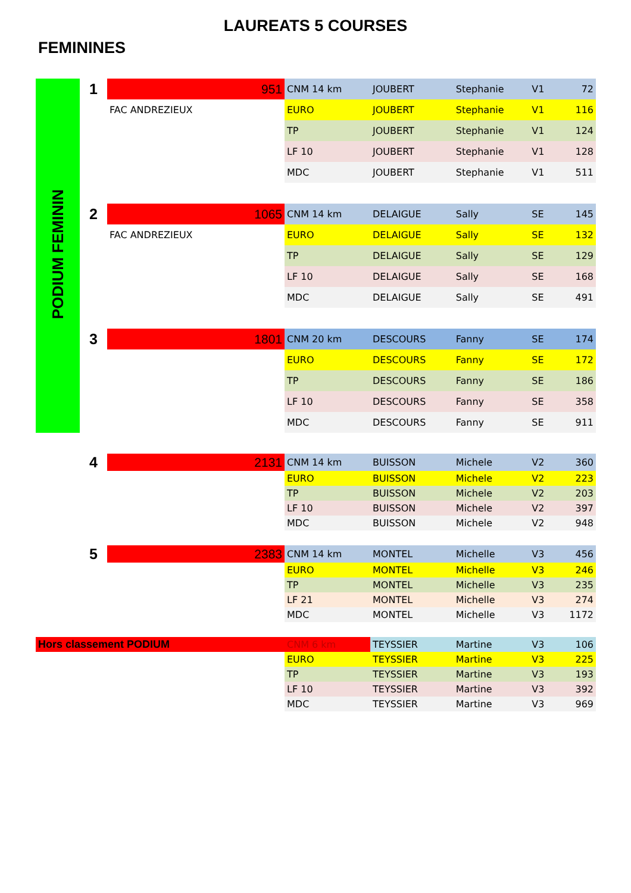LAUREATS 5 COURSES
FEMININES
| PODIUM FEMININ | 1 | 951 | CNM 14 km | JOUBERT | Stephanie | V1 | 72 |
| | | FAC ANDREZIEUX | EURO | JOUBERT | Stephanie | V1 | 116 |
| | | | TP | JOUBERT | Stephanie | V1 | 124 |
| | | | LF 10 | JOUBERT | Stephanie | V1 | 128 |
| | | | MDC | JOUBERT | Stephanie | V1 | 511 |
| | 2 | 1065 | CNM 14 km | DELAIGUE | Sally | SE | 145 |
| | | FAC ANDREZIEUX | EURO | DELAIGUE | Sally | SE | 132 |
| | | | TP | DELAIGUE | Sally | SE | 129 |
| | | | LF 10 | DELAIGUE | Sally | SE | 168 |
| | | | MDC | DELAIGUE | Sally | SE | 491 |
| | 3 | 1801 | CNM 20 km | DESCOURS | Fanny | SE | 174 |
| | | | EURO | DESCOURS | Fanny | SE | 172 |
| | | | TP | DESCOURS | Fanny | SE | 186 |
| | | | LF 10 | DESCOURS | Fanny | SE | 358 |
| | | | MDC | DESCOURS | Fanny | SE | 911 |
| | 4 | 2131 | CNM 14 km | BUISSON | Michele | V2 | 360 |
| | | | EURO | BUISSON | Michele | V2 | 223 |
| | | | TP | BUISSON | Michele | V2 | 203 |
| | | | LF 10 | BUISSON | Michele | V2 | 397 |
| | | | MDC | BUISSON | Michele | V2 | 948 |
| | 5 | 2383 | CNM 14 km | MONTEL | Michelle | V3 | 456 |
| | | | EURO | MONTEL | Michelle | V3 | 246 |
| | | | TP | MONTEL | Michelle | V3 | 235 |
| | | | LF 21 | MONTEL | Michelle | V3 | 274 |
| | | | MDC | MONTEL | Michelle | V3 | 1172 |
| Hors classement PODIUM | | | CNM 6 km | TEYSSIER | Martine | V3 | 106 |
| | | | EURO | TEYSSIER | Martine | V3 | 225 |
| | | | TP | TEYSSIER | Martine | V3 | 193 |
| | | | LF 10 | TEYSSIER | Martine | V3 | 392 |
| | | | MDC | TEYSSIER | Martine | V3 | 969 |